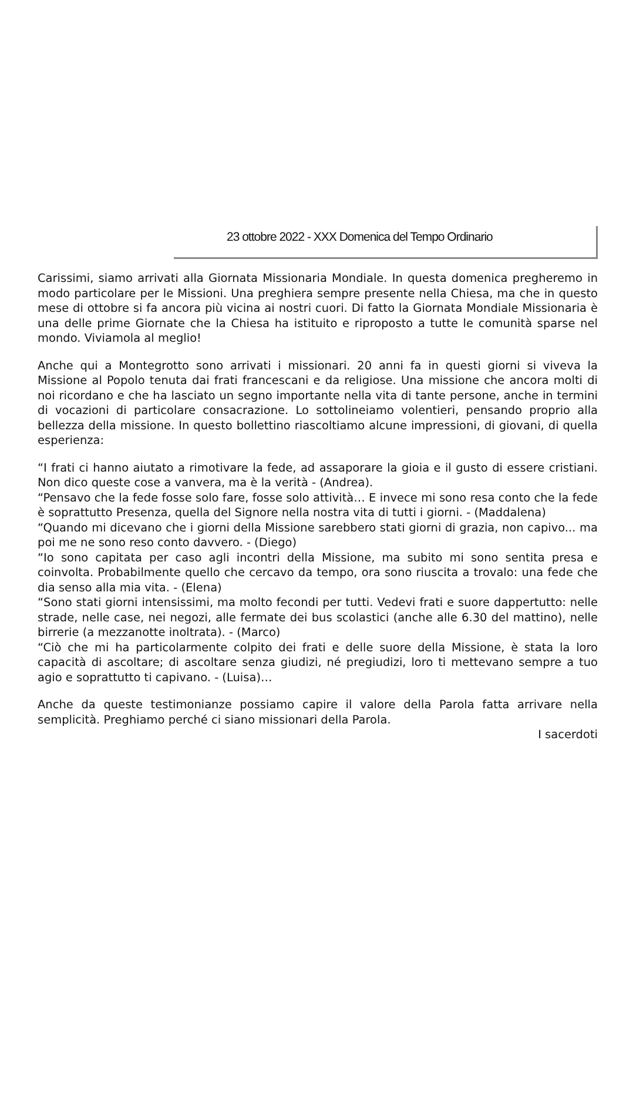23 ottobre 2022 - XXX Domenica del Tempo Ordinario
Carissimi, siamo arrivati alla Giornata Missionaria Mondiale. In questa domenica pregheremo in modo particolare per le Missioni. Una preghiera sempre presente nella Chiesa, ma che in questo mese di ottobre si fa ancora più vicina ai nostri cuori. Di fatto la Giornata Mondiale Missionaria è una delle prime Giornate che la Chiesa ha istituito e riproposto a tutte le comunità sparse nel mondo. Viviamola al meglio!
Anche qui a Montegrotto sono arrivati i missionari. 20 anni fa in questi giorni si viveva la Missione al Popolo tenuta dai frati francescani e da religiose. Una missione che ancora molti di noi ricordano e che ha lasciato un segno importante nella vita di tante persone, anche in termini di vocazioni di particolare consacrazione. Lo sottolineiamo volentieri, pensando proprio alla bellezza della missione. In questo bollettino riascoltiamo alcune impressioni, di giovani, di quella esperienza:
“I frati ci hanno aiutato a rimotivare la fede, ad assaporare la gioia e il gusto di essere cristiani. Non dico queste cose a vanvera, ma è la verità - (Andrea).
“Pensavo che la fede fosse solo fare, fosse solo attività… E invece mi sono resa conto che la fede è soprattutto Presenza, quella del Signore nella nostra vita di tutti i giorni. - (Maddalena)
“Quando mi dicevano che i giorni della Missione sarebbero stati giorni di grazia, non capivo... ma poi me ne sono reso conto davvero. - (Diego)
“Io sono capitata per caso agli incontri della Missione, ma subito mi sono sentita presa e coinvolta. Probabilmente quello che cercavo da tempo, ora sono riuscita a trovalo: una fede che dia senso alla mia vita. - (Elena)
“Sono stati giorni intensissimi, ma molto fecondi per tutti. Vedevi frati e suore dappertutto: nelle strade, nelle case, nei negozi, alle fermate dei bus scolastici (anche alle 6.30 del mattino), nelle birrerie (a mezzanotte inoltrata). - (Marco)
“Ciò che mi ha particolarmente colpito dei frati e delle suore della Missione, è stata la loro capacità di ascoltare; di ascoltare senza giudizi, né pregiudizi, loro ti mettevano sempre a tuo agio e soprattutto ti capivano. - (Luisa)…
Anche da queste testimonianze possiamo capire il valore della Parola fatta arrivare nella semplicità. Preghiamo perché ci siano missionari della Parola.
I sacerdoti